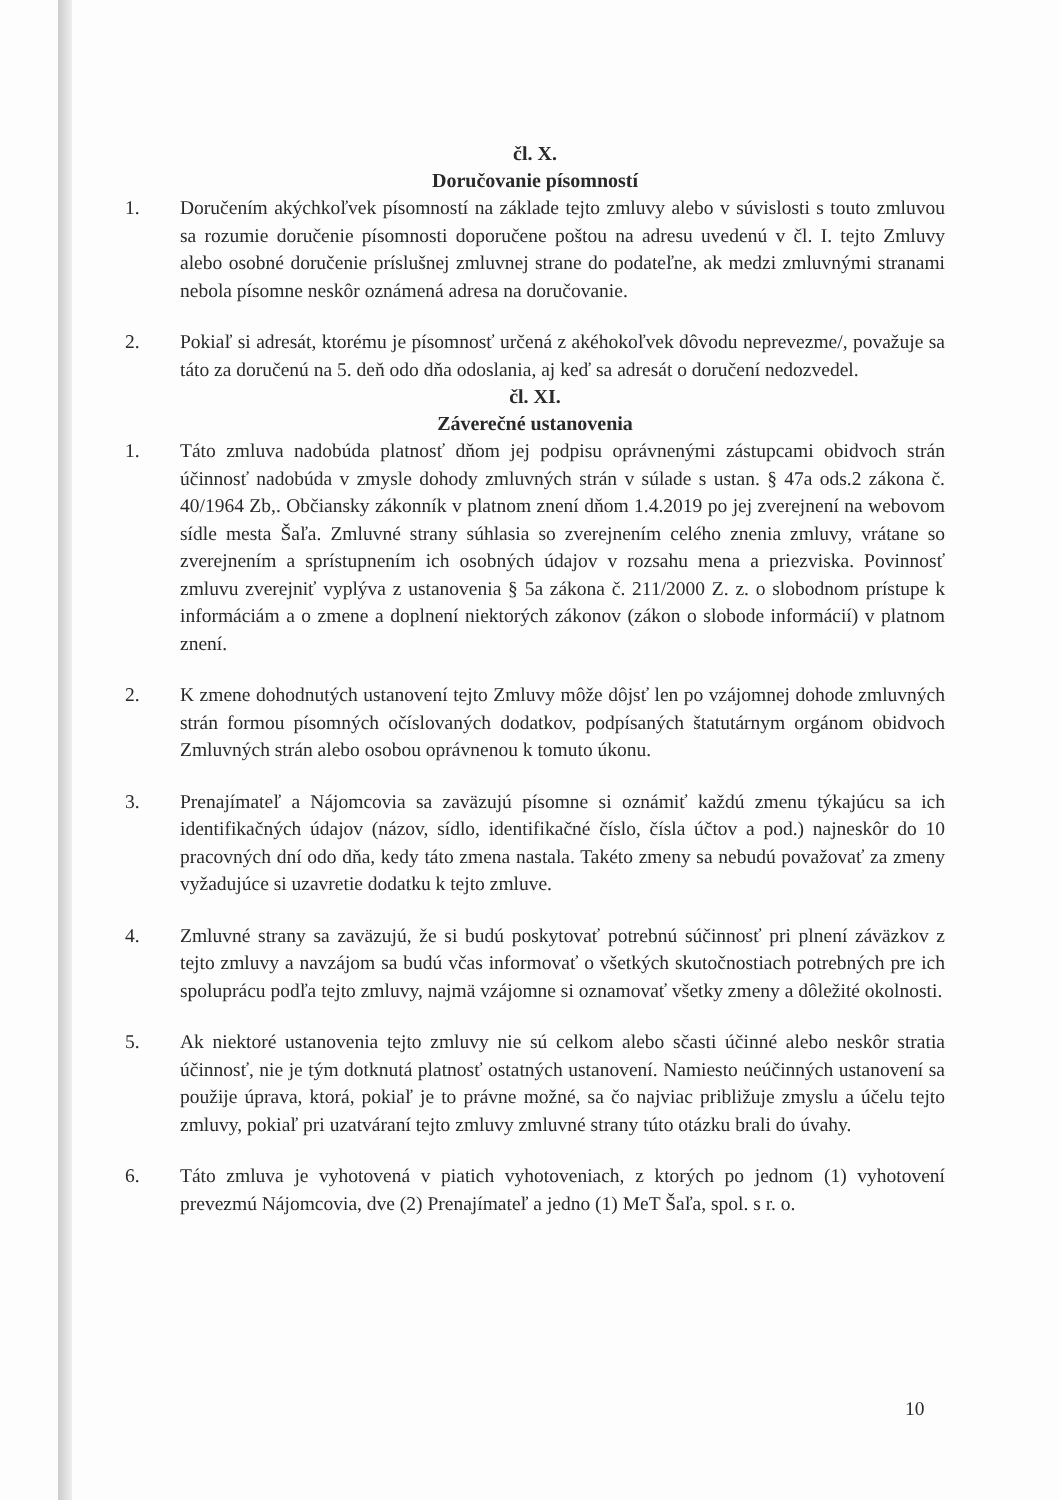čl. X.
Doručovanie písomností
1. Doručením akýchkoľvek písomností na základe tejto zmluvy alebo v súvislosti s touto zmluvou sa rozumie doručenie písomnosti doporučene poštou na adresu uvedenú v čl. I. tejto Zmluvy alebo osobné doručenie príslušnej zmluvnej strane do podateľne, ak medzi zmluvnými stranami nebola písomne neskôr oznámená adresa na doručovanie.
2. Pokiaľ si adresát, ktorému je písomnosť určená z akéhokoľvek dôvodu neprevezme/, považuje sa táto za doručenú na 5. deň odo dňa odoslania, aj keď sa adresát o doručení nedozvedel.
čl. XI.
Záverečné ustanovenia
1. Táto zmluva nadobúda platnosť dňom jej podpisu oprávnenými zástupcami obidvoch strán účinnosť nadobúda v zmysle dohody zmluvných strán v súlade s ustan. § 47a ods.2 zákona č. 40/1964 Zb,. Občiansky zákonník v platnom znení dňom 1.4.2019 po jej zverejnení na webovom sídle mesta Šaľa. Zmluvné strany súhlasia so zverejnením celého znenia zmluvy, vrátane so zverejnením a sprístupnením ich osobných údajov v rozsahu mena a priezviska. Povinnosť zmluvu zverejniť vyplýva z ustanovenia § 5a zákona č. 211/2000 Z. z. o slobodnom prístupe k informáciám a o zmene a doplnení niektorých zákonov (zákon o slobode informácií) v platnom znení.
2. K zmene dohodnutých ustanovení tejto Zmluvy môže dôjsť len po vzájomnej dohode zmluvných strán formou písomných očíslovaných dodatkov, podpísaných štatutárnym orgánom obidvoch Zmluvných strán alebo osobou oprávnenou k tomuto úkonu.
3. Prenajímateľ a Nájomcovia sa zaväzujú písomne si oznámiť každú zmenu týkajúcu sa ich identifikačných údajov (názov, sídlo, identifikačné číslo, čísla účtov a pod.) najneskôr do 10 pracovných dní odo dňa, kedy táto zmena nastala. Takéto zmeny sa nebudú považovať za zmeny vyžadujúce si uzavretie dodatku k tejto zmluve.
4. Zmluvné strany sa zaväzujú, že si budú poskytovať potrebnú súčinnosť pri plnení záväzkov z tejto zmluvy a navzájom sa budú včas informovať o všetkých skutočnostiach potrebných pre ich spoluprácu podľa tejto zmluvy, najmä vzájomne si oznamovať všetky zmeny a dôležité okolnosti.
5. Ak niektoré ustanovenia tejto zmluvy nie sú celkom alebo sčasti účinné alebo neskôr stratia účinnosť, nie je tým dotknutá platnosť ostatných ustanovení. Namiesto neúčinných ustanovení sa použije úprava, ktorá, pokiaľ je to právne možné, sa čo najviac približuje zmyslu a účelu tejto zmluvy, pokiaľ pri uzatváraní tejto zmluvy zmluvné strany túto otázku brali do úvahy.
6. Táto zmluva je vyhotovená v piatich vyhotoveniach, z ktorých po jednom (1) vyhotovení prevezmú Nájomcovia, dve (2) Prenajímateľ a jedno (1) MeT Šaľa, spol. s r. o.
10